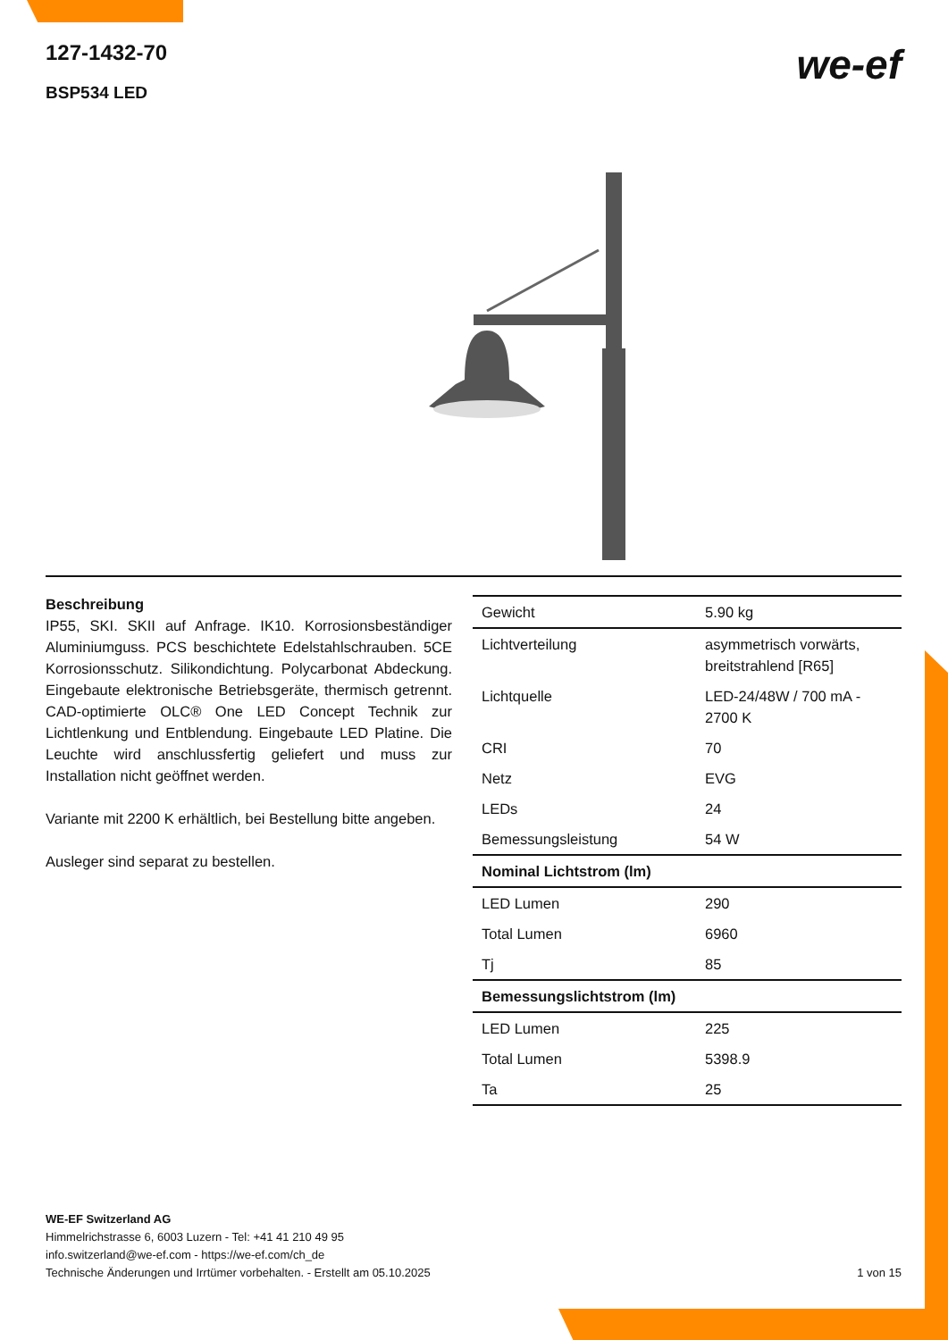127-1432-70
BSP534 LED
we-ef
Beschreibung
IP55, SKI. SKII auf Anfrage. IK10. Korrosionsbeständiger Aluminiumguss. PCS beschichtete Edelstahlschrauben. 5CE Korrosionsschutz. Silikondichtung. Polycarbonat Abdeckung. Eingebaute elektronische Betriebsgeräte, thermisch getrennt. CAD-optimierte OLC® One LED Concept Technik zur Lichtlenkung und Entblendung. Eingebaute LED Platine. Die Leuchte wird anschlussfertig geliefert und muss zur Installation nicht geöffnet werden.
Variante mit 2200 K erhältlich, bei Bestellung bitte angeben.
Ausleger sind separat zu bestellen.
| Gewicht | 5.90 kg |
| Lichtverteilung | asymmetrisch vorwärts, breitstrahlend [R65] |
| Lichtquelle | LED-24/48W / 700 mA - 2700 K |
| CRI | 70 |
| Netz | EVG |
| LEDs | 24 |
| Bemessungsleistung | 54 W |
| Nominal Lichtstrom (lm) | |
| LED Lumen | 290 |
| Total Lumen | 6960 |
| Tj | 85 |
| Bemessungslichtstrom (lm) | |
| LED Lumen | 225 |
| Total Lumen | 5398.9 |
| Ta | 25 |
WE-EF Switzerland AG
Himmelrichstrasse 6, 6003 Luzern - Tel: +41 41 210 49 95
info.switzerland@we-ef.com - https://we-ef.com/ch_de
Technische Änderungen und Irrtümer vorbehalten. - Erstellt am 05.10.2025 1 von 15